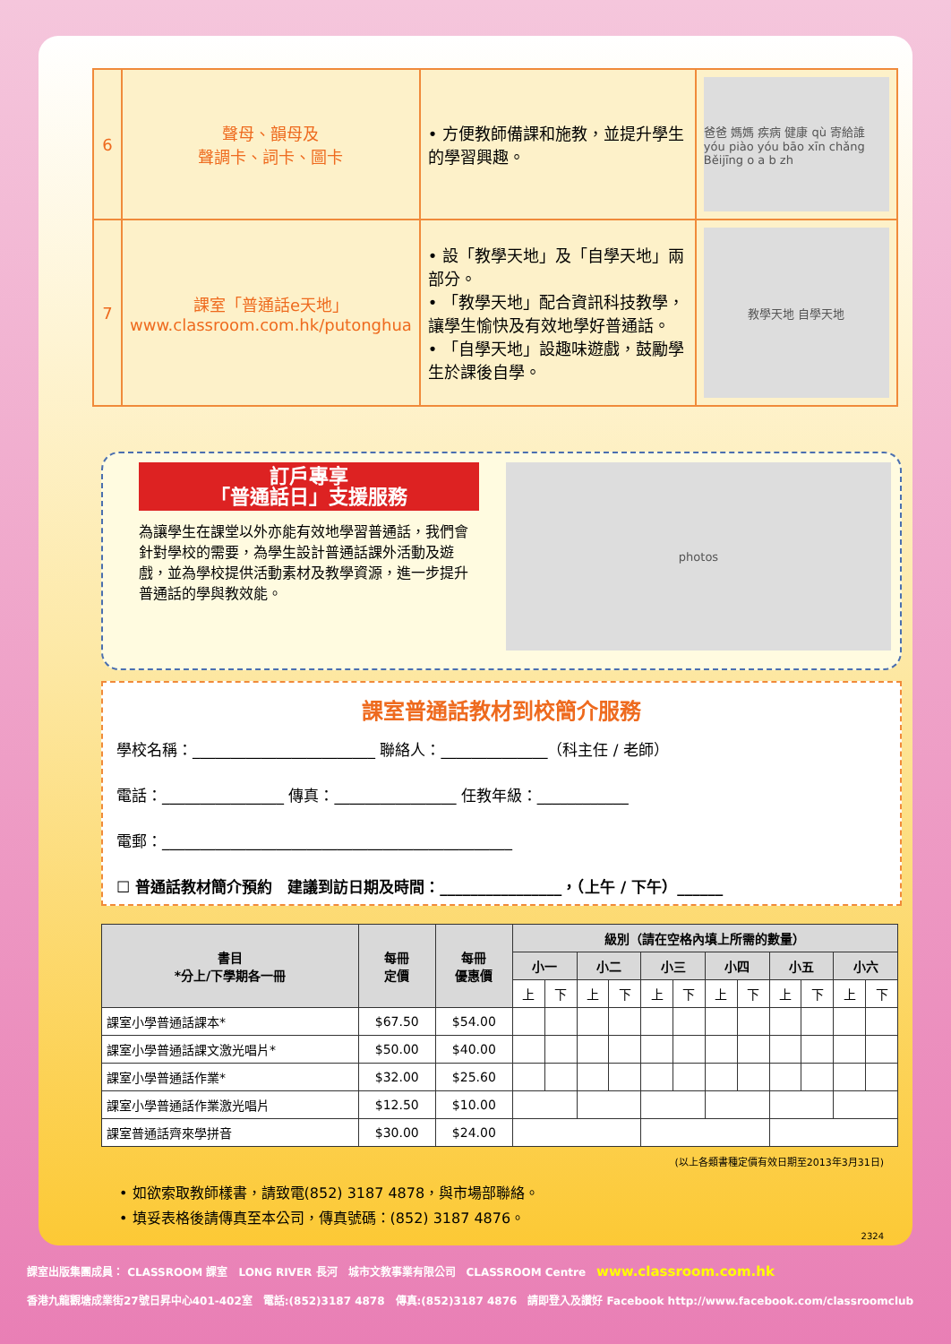| 6 | 聲母、韻母及 聲調卡、詞卡、圖卡 | • 方便教師備課和施教，並提升學生的學習興趣。 | 爸爸 媽媽 疾病 健康 qù 寄給誰 yóu piào yóu bāo xīn chǎng Běijīng o a b zh |
| 7 | 課室「普通話e天地」 www.classroom.com.hk/putonghua | • 設「教學天地」及「自學天地」兩部分。 • 「教學天地」配合資訊科技教學，讓學生愉快及有效地學好普通話。 • 「自學天地」設趣味遊戲，鼓勵學生於課後自學。 | 教學天地 自學天地 |
訂戶專享
「普通話日」支援服務
為讓學生在課堂以外亦能有效地學習普通話，我們會針對學校的需要，為學生設計普通話課外活動及遊戲，並為學校提供活動素材及教學資源，進一步提升普通話的學與教效能。
photos
課室普通話教材到校簡介服務
學校名稱：________________________ 聯絡人：______________（科主任 / 老師）
電話：________________ 傳真：________________ 任教年級：____________
電郵：______________________________________________
☐ 普通話教材簡介預約　建議到訪日期及時間：________________，（上午 / 下午）______
| 書目 *分上/下學期各一冊 | 每冊 定價 | 每冊 優惠價 | 級別（請在空格內填上所需的數量） | | | | | | | | | | | |
| --- | --- | --- | --- | --- | --- | --- | --- | --- | --- | --- | --- | --- | --- | --- |
| | | | 小一 | | 小二 | | 小三 | | 小四 | | 小五 | | 小六 | |
| | | | 上 | 下 | 上 | 下 | 上 | 下 | 上 | 下 | 上 | 下 | 上 | 下 |
| 課室小學普通話課本* | $67.50 | $54.00 | | | | | | | | | | | | |
| 課室小學普通話課文激光唱片* | $50.00 | $40.00 | | | | | | | | | | | | |
| 課室小學普通話作業* | $32.00 | $25.60 | | | | | | | | | | | | |
| 課室小學普通話作業激光唱片 | $12.50 | $10.00 | | | | | | | | | | | | |
| 課室普通話齊來學拼音 | $30.00 | $24.00 | | | | | | | | | | | | |
(以上各類書種定價有效日期至2013年3月31日)
• 如欲索取教師樣書，請致電(852) 3187 4878，與市場部聯絡。
• 填妥表格後請傳真至本公司，傳真號碼：(852) 3187 4876。
2324
課室出版集團成員： CLASSROOM 課室　LONG RIVER 長河　城市文教事業有限公司　CLASSROOM Centre　www.classroom.com.hk
香港九龍觀塘成業街27號日昇中心401-402室　電話:(852)3187 4878　傳真:(852)3187 4876　請即登入及讚好 Facebook http://www.facebook.com/classroomclub